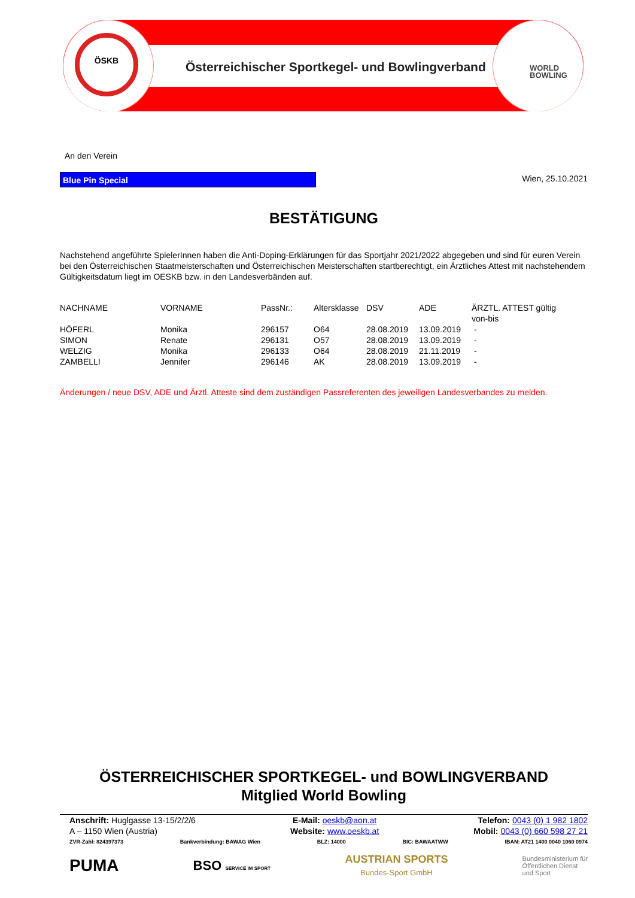ÖSKB
Österreichischer Sportkegel- und Bowlingverband
WORLD
BOWLING
An den Verein
Blue Pin Special Wien, 25.10.2021
BESTÄTIGUNG
Nachstehend angeführte SpielerInnen haben die Anti-Doping-Erklärungen für das Sportjahr 2021/2022 abgegeben und sind für euren Verein bei den Österreichischen Staatmeisterschaften und Österreichischen Meisterschaften startberechtigt, ein Ärztliches Attest mit nachstehendem Gültigkeitsdatum liegt im OESKB bzw. in den Landesverbänden auf.
| NACHNAME | VORNAME | PassNr.: | Altersklasse | DSV | ADE | ÄRZTL. ATTEST gültig von-bis |
| --- | --- | --- | --- | --- | --- | --- |
| HÖFERL | Monika | 296157 | O64 | 28.08.2019 | 13.09.2019 | - |
| SIMON | Renate | 296131 | O57 | 28.08.2019 | 13.09.2019 | - |
| WELZIG | Monika | 296133 | O64 | 28.08.2019 | 21.11.2019 | - |
| ZAMBELLI | Jennifer | 296146 | AK | 28.08.2019 | 13.09.2019 | - |
Änderungen / neue DSV, ADE und Ärztl. Atteste sind dem zuständigen Passreferenten des jeweiligen Landesverbandes zu melden.
ÖSTERREICHISCHER SPORTKEGEL- und BOWLINGVERBAND
Mitglied World Bowling
Anschrift: Huglgasse 13-15/2/2/6
A – 1150 Wien (Austria)
E-Mail: oeskb@aon.at
Website: www.oeskb.at
Telefon: 0043 (0) 1 982 1802
Mobil: 0043 (0) 660 598 27 21
ZVR-Zahl: 824397373 Bankverbindung: BAWAG Wien BLZ: 14000 BIC: BAWAATWW IBAN: AT21 1400 0040 1060 0974
PUMA BSO SERVICE IM SPORT AUSTRIAN SPORTS
Bundes-Sport GmbH Bundesministerium für
Öffentlichen Dienst
und Sport